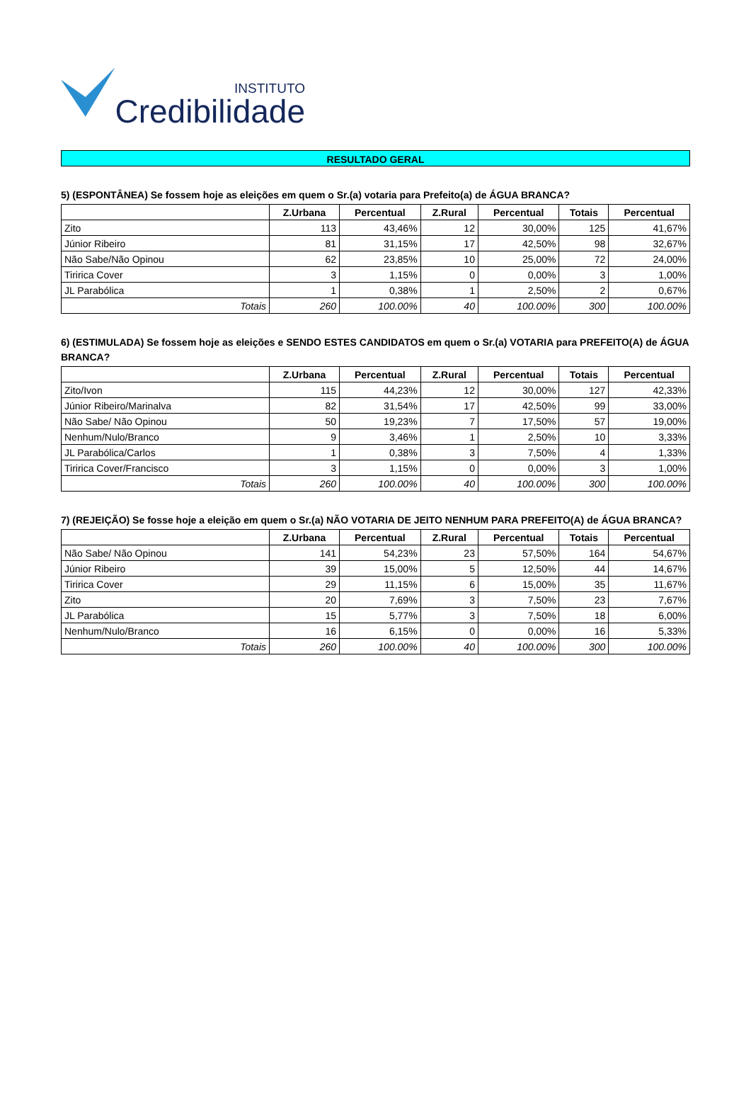INSTITUTO
Credibilidade
RESULTADO GERAL
5) (ESPONTÂNEA) Se fossem hoje as eleições em quem o Sr.(a) votaria para Prefeito(a) de ÁGUA BRANCA?
| | Z.Urbana | Percentual | Z.Rural | Percentual | Totais | Percentual |
| --- | --- | --- | --- | --- | --- | --- |
| Zito | 113 | 43,46% | 12 | 30,00% | 125 | 41,67% |
| Júnior Ribeiro | 81 | 31,15% | 17 | 42,50% | 98 | 32,67% |
| Não Sabe/Não Opinou | 62 | 23,85% | 10 | 25,00% | 72 | 24,00% |
| Tiririca Cover | 3 | 1,15% | 0 | 0,00% | 3 | 1,00% |
| JL Parabólica | 1 | 0,38% | 1 | 2,50% | 2 | 0,67% |
| Totais | 260 | 100.00% | 40 | 100.00% | 300 | 100.00% |
6) (ESTIMULADA) Se fossem hoje as eleições e SENDO ESTES CANDIDATOS em quem o Sr.(a) VOTARIA para PREFEITO(A) de ÁGUA BRANCA?
| | Z.Urbana | Percentual | Z.Rural | Percentual | Totais | Percentual |
| --- | --- | --- | --- | --- | --- | --- |
| Zito/Ivon | 115 | 44,23% | 12 | 30,00% | 127 | 42,33% |
| Júnior Ribeiro/Marinalva | 82 | 31,54% | 17 | 42,50% | 99 | 33,00% |
| Não Sabe/ Não Opinou | 50 | 19,23% | 7 | 17,50% | 57 | 19,00% |
| Nenhum/Nulo/Branco | 9 | 3,46% | 1 | 2,50% | 10 | 3,33% |
| JL Parabólica/Carlos | 1 | 0,38% | 3 | 7,50% | 4 | 1,33% |
| Tiririca Cover/Francisco | 3 | 1,15% | 0 | 0,00% | 3 | 1,00% |
| Totais | 260 | 100.00% | 40 | 100.00% | 300 | 100.00% |
7) (REJEIÇÃO) Se fosse hoje a eleição em quem o Sr.(a) NÃO VOTARIA DE JEITO NENHUM PARA PREFEITO(A) de ÁGUA BRANCA?
| | Z.Urbana | Percentual | Z.Rural | Percentual | Totais | Percentual |
| --- | --- | --- | --- | --- | --- | --- |
| Não Sabe/ Não Opinou | 141 | 54,23% | 23 | 57,50% | 164 | 54,67% |
| Júnior Ribeiro | 39 | 15,00% | 5 | 12,50% | 44 | 14,67% |
| Tiririca Cover | 29 | 11,15% | 6 | 15,00% | 35 | 11,67% |
| Zito | 20 | 7,69% | 3 | 7,50% | 23 | 7,67% |
| JL Parabólica | 15 | 5,77% | 3 | 7,50% | 18 | 6,00% |
| Nenhum/Nulo/Branco | 16 | 6,15% | 0 | 0,00% | 16 | 5,33% |
| Totais | 260 | 100.00% | 40 | 100.00% | 300 | 100.00% |